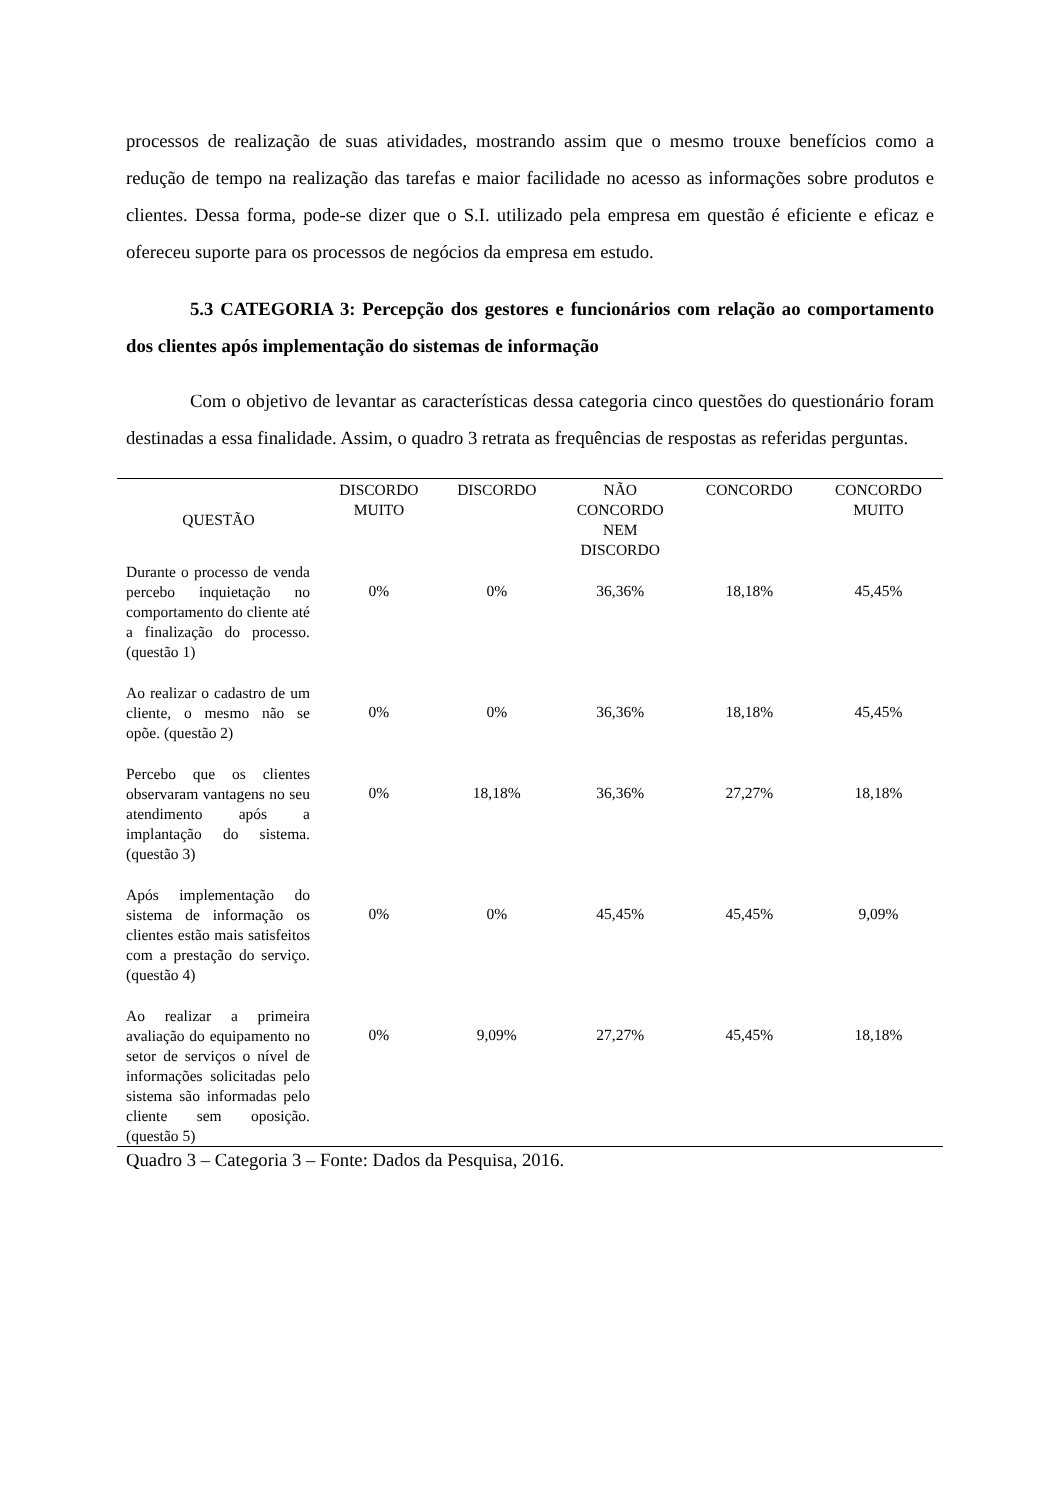processos de realização de suas atividades, mostrando assim que o mesmo trouxe benefícios como a redução de tempo na realização das tarefas e maior facilidade no acesso as informações sobre produtos e clientes. Dessa forma, pode-se dizer que o S.I. utilizado pela empresa em questão é eficiente e eficaz e ofereceu suporte para os processos de negócios da empresa em estudo.
5.3 CATEGORIA 3: Percepção dos gestores e funcionários com relação ao comportamento dos clientes após implementação do sistemas de informação
Com o objetivo de levantar as características dessa categoria cinco questões do questionário foram destinadas a essa finalidade. Assim, o quadro 3 retrata as frequências de respostas as referidas perguntas.
| QUESTÃO | DISCORDO MUITO | DISCORDO | NÃO CONCORDO NEM DISCORDO | CONCORDO | CONCORDO MUITO |
| --- | --- | --- | --- | --- | --- |
| Durante o processo de venda percebo inquietação no comportamento do cliente até a finalização do processo. (questão 1) | 0% | 0% | 36,36% | 18,18% | 45,45% |
| Ao realizar o cadastro de um cliente, o mesmo não se opõe. (questão 2) | 0% | 0% | 36,36% | 18,18% | 45,45% |
| Percebo que os clientes observaram vantagens no seu atendimento após a implantação do sistema. (questão 3) | 0% | 18,18% | 36,36% | 27,27% | 18,18% |
| Após implementação do sistema de informação os clientes estão mais satisfeitos com a prestação do serviço. (questão 4) | 0% | 0% | 45,45% | 45,45% | 9,09% |
| Ao realizar a primeira avaliação do equipamento no setor de serviços o nível de informações solicitadas pelo sistema são informadas pelo cliente sem oposição. (questão 5) | 0% | 9,09% | 27,27% | 45,45% | 18,18% |
Quadro 3 – Categoria 3 – Fonte: Dados da Pesquisa, 2016.